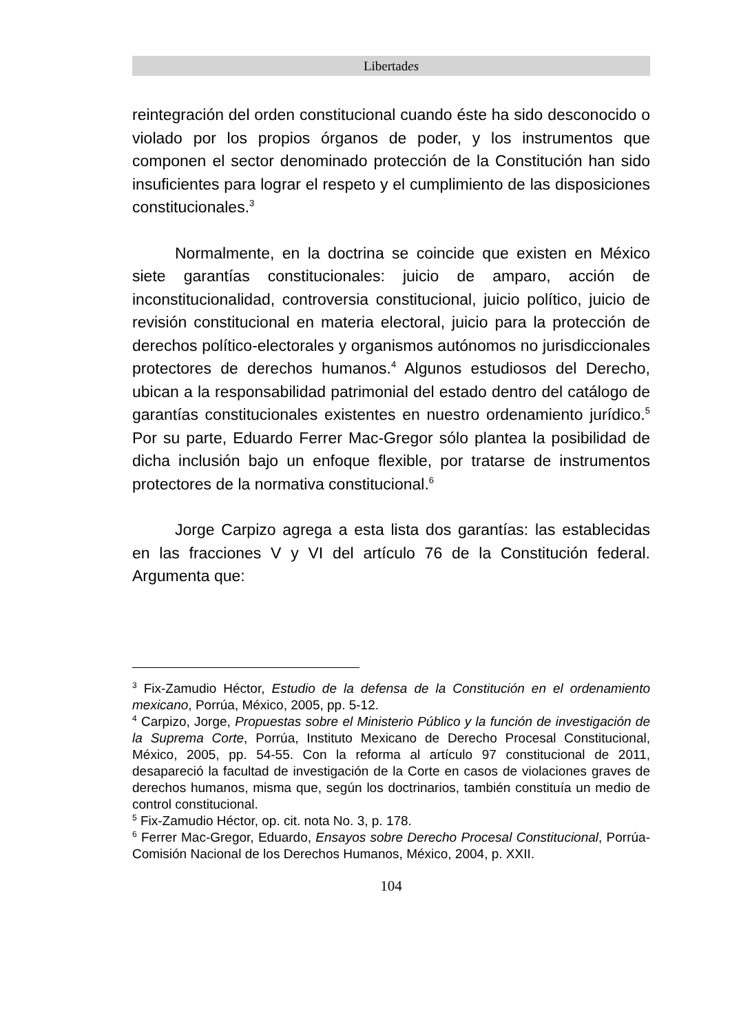Libertades
reintegración del orden constitucional cuando éste ha sido desconocido o violado por los propios órganos de poder, y los instrumentos que componen el sector denominado protección de la Constitución han sido insuficientes para lograr el respeto y el cumplimiento de las disposiciones constitucionales.<sup>3</sup>
Normalmente, en la doctrina se coincide que existen en México siete garantías constitucionales: juicio de amparo, acción de inconstitucionalidad, controversia constitucional, juicio político, juicio de revisión constitucional en materia electoral, juicio para la protección de derechos político-electorales y organismos autónomos no jurisdiccionales protectores de derechos humanos.<sup>4</sup> Algunos estudiosos del Derecho, ubican a la responsabilidad patrimonial del estado dentro del catálogo de garantías constitucionales existentes en nuestro ordenamiento jurídico.<sup>5</sup> Por su parte, Eduardo Ferrer Mac-Gregor sólo plantea la posibilidad de dicha inclusión bajo un enfoque flexible, por tratarse de instrumentos protectores de la normativa constitucional.<sup>6</sup>
Jorge Carpizo agrega a esta lista dos garantías: las establecidas en las fracciones V y VI del artículo 76 de la Constitución federal. Argumenta que:
<sup>3</sup> Fix-Zamudio Héctor, Estudio de la defensa de la Constitución en el ordenamiento mexicano, Porrúa, México, 2005, pp. 5-12.
<sup>4</sup> Carpizo, Jorge, Propuestas sobre el Ministerio Público y la función de investigación de la Suprema Corte, Porrúa, Instituto Mexicano de Derecho Procesal Constitucional, México, 2005, pp. 54-55. Con la reforma al artículo 97 constitucional de 2011, desapareció la facultad de investigación de la Corte en casos de violaciones graves de derechos humanos, misma que, según los doctrinarios, también constituía un medio de control constitucional.
<sup>5</sup> Fix-Zamudio Héctor, op. cit. nota No. 3, p. 178.
<sup>6</sup> Ferrer Mac-Gregor, Eduardo, Ensayos sobre Derecho Procesal Constitucional, Porrúa-Comisión Nacional de los Derechos Humanos, México, 2004, p. XXII.
104